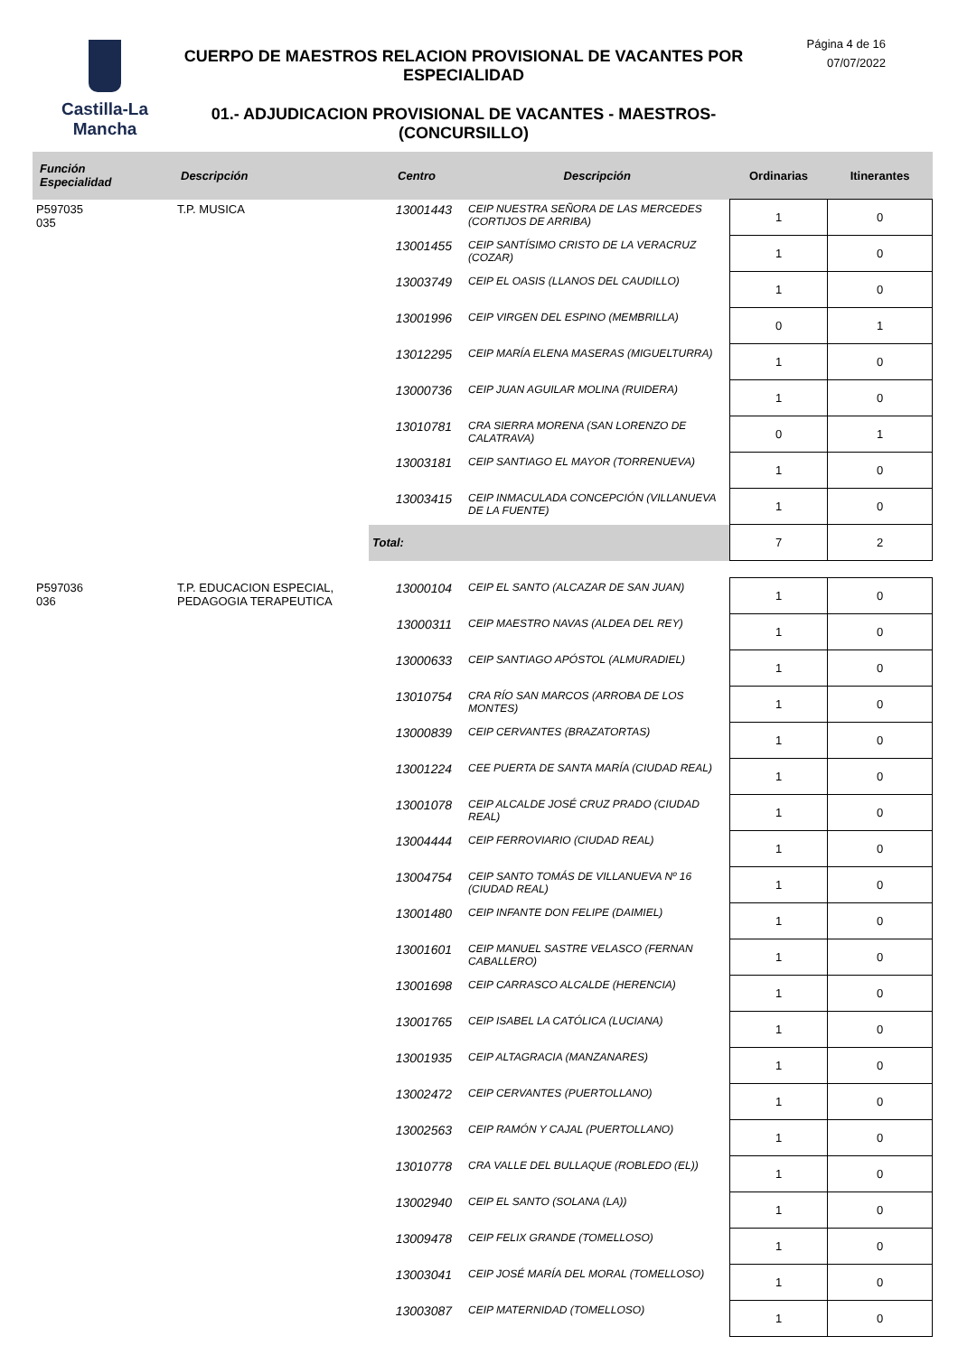Castilla-La Mancha
CUERPO DE MAESTROS RELACION PROVISIONAL DE VACANTES POR ESPECIALIDAD
01.- ADJUDICACION PROVISIONAL DE VACANTES - MAESTROS- (CONCURSILLO)
Página 4 de 16
07/07/2022
| Función Especialidad | Descripción | Centro | Descripción | Ordinarias | Itinerantes |
| --- | --- | --- | --- | --- | --- |
| P597035 035 | T.P. MUSICA | 13001443 | CEIP NUESTRA SEÑORA DE LAS MERCEDES (CORTIJOS DE ARRIBA) | 1 | 0 |
| | | 13001455 | CEIP SANTÍSIMO CRISTO DE LA VERACRUZ (COZAR) | 1 | 0 |
| | | 13003749 | CEIP EL OASIS (LLANOS DEL CAUDILLO) | 1 | 0 |
| | | 13001996 | CEIP VIRGEN DEL ESPINO (MEMBRILLA) | 0 | 1 |
| | | 13012295 | CEIP MARÍA ELENA MASERAS (MIGUELTURRA) | 1 | 0 |
| | | 13000736 | CEIP JUAN AGUILAR MOLINA (RUIDERA) | 1 | 0 |
| | | 13010781 | CRA SIERRA MORENA (SAN LORENZO DE CALATRAVA) | 0 | 1 |
| | | 13003181 | CEIP SANTIAGO EL MAYOR (TORRENUEVA) | 1 | 0 |
| | | 13003415 | CEIP INMACULADA CONCEPCIÓN (VILLANUEVA DE LA FUENTE) | 1 | 0 |
| | | Total: | | 7 | 2 |
| P597036 036 | T.P. EDUCACION ESPECIAL, PEDAGOGIA TERAPEUTICA | 13000104 | CEIP EL SANTO (ALCAZAR DE SAN JUAN) | 1 | 0 |
| | | 13000311 | CEIP MAESTRO NAVAS (ALDEA DEL REY) | 1 | 0 |
| | | 13000633 | CEIP SANTIAGO APÓSTOL (ALMURADIEL) | 1 | 0 |
| | | 13010754 | CRA RÍO SAN MARCOS (ARROBA DE LOS MONTES) | 1 | 0 |
| | | 13000839 | CEIP CERVANTES (BRAZATORTAS) | 1 | 0 |
| | | 13001224 | CEE PUERTA DE SANTA MARÍA (CIUDAD REAL) | 1 | 0 |
| | | 13001078 | CEIP ALCALDE JOSÉ CRUZ PRADO (CIUDAD REAL) | 1 | 0 |
| | | 13004444 | CEIP FERROVIARIO (CIUDAD REAL) | 1 | 0 |
| | | 13004754 | CEIP SANTO TOMÁS DE VILLANUEVA Nº 16 (CIUDAD REAL) | 1 | 0 |
| | | 13001480 | CEIP INFANTE DON FELIPE (DAIMIEL) | 1 | 0 |
| | | 13001601 | CEIP MANUEL SASTRE VELASCO (FERNAN CABALLERO) | 1 | 0 |
| | | 13001698 | CEIP CARRASCO ALCALDE (HERENCIA) | 1 | 0 |
| | | 13001765 | CEIP ISABEL LA CATÓLICA (LUCIANA) | 1 | 0 |
| | | 13001935 | CEIP ALTAGRACIA (MANZANARES) | 1 | 0 |
| | | 13002472 | CEIP CERVANTES (PUERTOLLANO) | 1 | 0 |
| | | 13002563 | CEIP RAMÓN Y CAJAL (PUERTOLLANO) | 1 | 0 |
| | | 13010778 | CRA VALLE DEL BULLAQUE (ROBLEDO (EL)) | 1 | 0 |
| | | 13002940 | CEIP EL SANTO (SOLANA (LA)) | 1 | 0 |
| | | 13009478 | CEIP FELIX GRANDE (TOMELLOSO) | 1 | 0 |
| | | 13003041 | CEIP JOSÉ MARÍA DEL MORAL (TOMELLOSO) | 1 | 0 |
| | | 13003087 | CEIP MATERNIDAD (TOMELLOSO) | 1 | 0 |